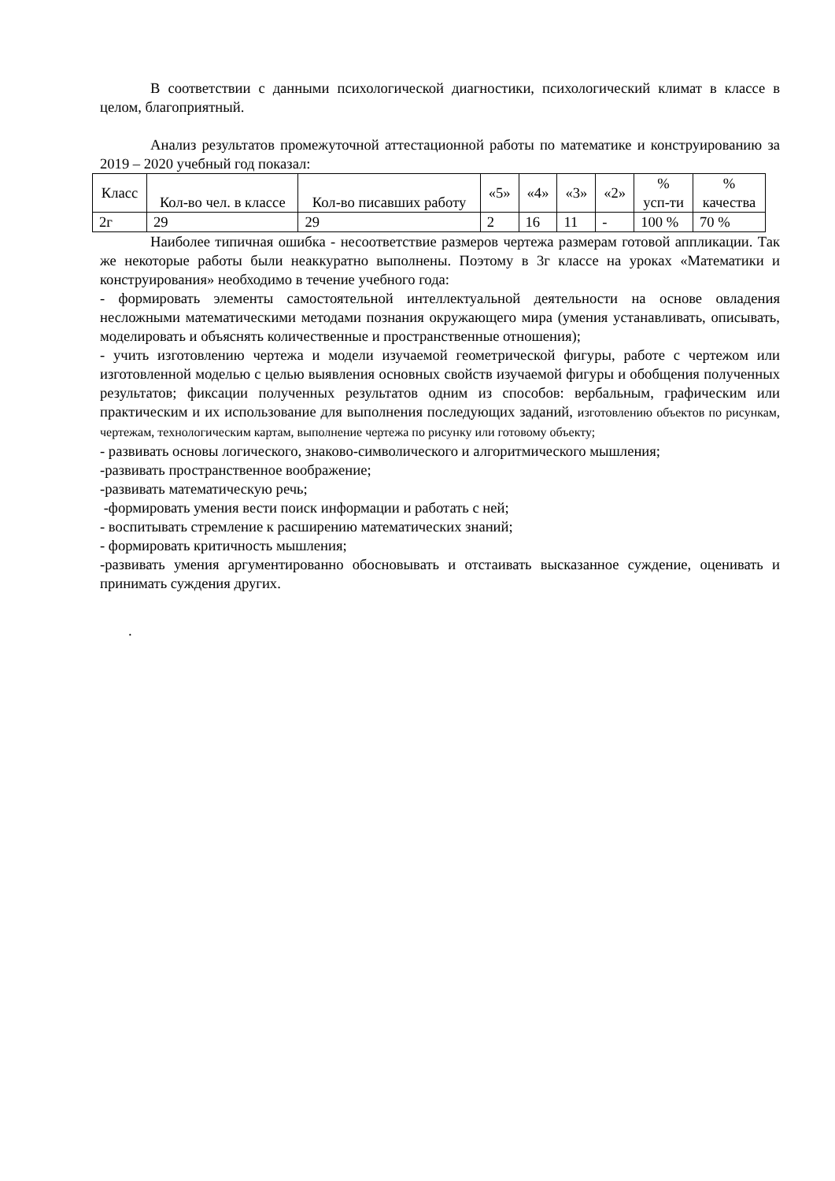В соответствии с данными психологической диагностики, психологический климат в классе в целом, благоприятный.
Анализ результатов промежуточной аттестационной работы по математике и конструированию за 2019 – 2020 учебный год показал:
| Класс | Кол-во чел. в классе | Кол-во писавших работу | «5» | «4» | «3» | «2» | % усп-ти | % качества |
| --- | --- | --- | --- | --- | --- | --- | --- | --- |
| 2г | 29 | 29 | 2 | 16 | 11 | - | 100 % | 70 % |
Наиболее типичная ошибка - несоответствие размеров чертежа размерам готовой аппликации. Так же некоторые работы были неаккуратно выполнены. Поэтому в 3г классе на уроках «Математики и конструирования» необходимо в течение учебного года:
- формировать элементы самостоятельной интеллектуальной деятельности на основе овладения несложными математическими методами познания окружающего мира (умения устанавливать, описывать, моделировать и объяснять количественные и пространственные отношения);
- учить изготовлению чертежа и модели изучаемой геометрической фигуры, работе с чертежом или изготовленной моделью с целью выявления основных свойств изучаемой фигуры и обобщения полученных результатов; фиксации полученных результатов одним из способов: вербальным, графическим или практическим и их использование для выполнения последующих заданий, изготовлению объектов по рисункам, чертежам, технологическим картам, выполнение чертежа по рисунку или готовому объекту;
- развивать основы логического, знаково-символического и алгоритмического мышления;
-развивать пространственное воображение;
-развивать математическую речь;
-формировать умения вести поиск информации и работать с ней;
- воспитывать стремление к расширению математических знаний;
- формировать критичность мышления;
-развивать умения аргументированно обосновывать и отстаивать высказанное суждение, оценивать и принимать суждения других.
.